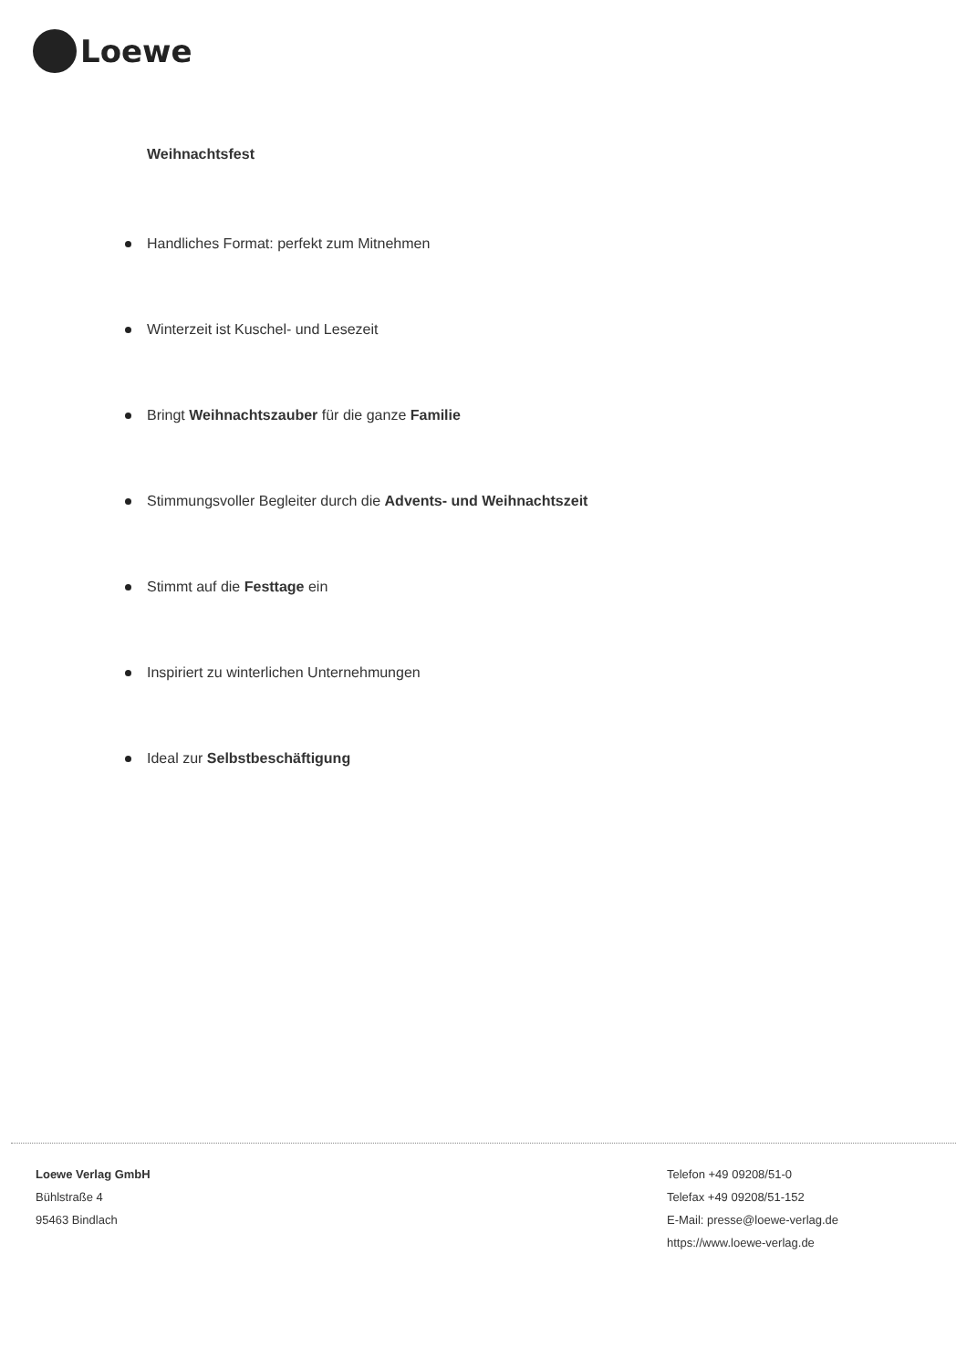Loewe
Weihnachtsfest
Handliches Format: perfekt zum Mitnehmen
Winterzeit ist Kuschel- und Lesezeit
Bringt Weihnachtszauber für die ganze Familie
Stimmungsvoller Begleiter durch die Advents- und Weihnachtszeit
Stimmt auf die Festtage ein
Inspiriert zu winterlichen Unternehmungen
Ideal zur Selbstbeschäftigung
Loewe Verlag GmbH
Bühlstraße 4
95463 Bindlach
Telefon +49 09208/51-0
Telefax +49 09208/51-152
E-Mail: presse@loewe-verlag.de
https://www.loewe-verlag.de